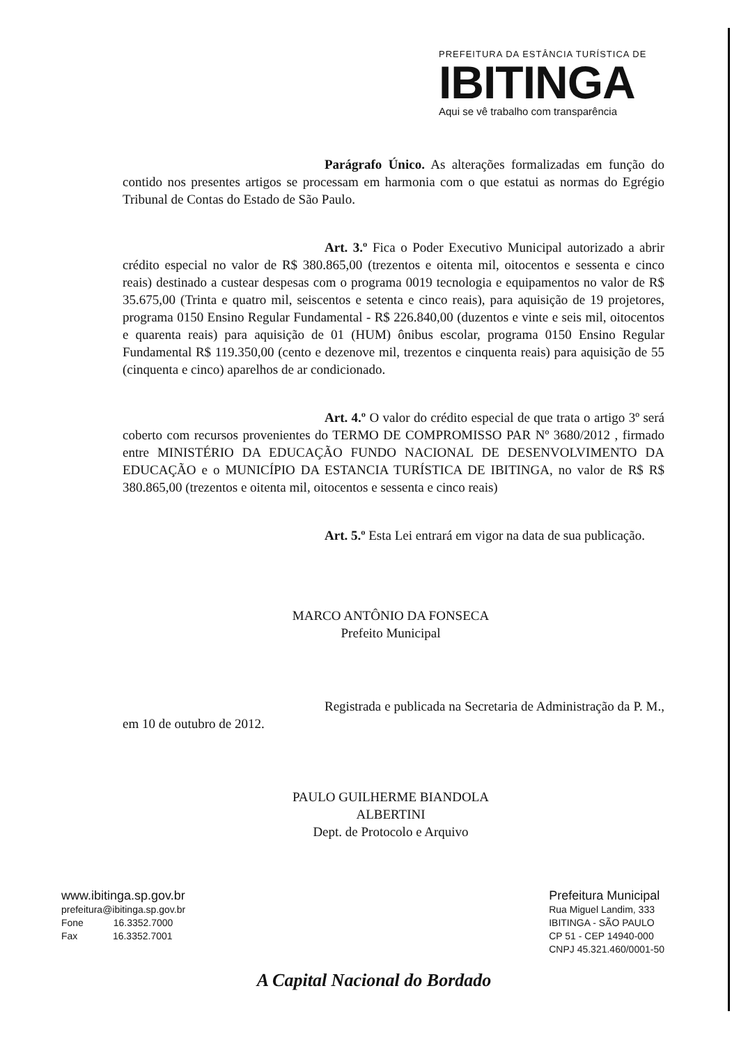PREFEITURA DA ESTÂNCIA TURÍSTICA DE
IBITINGA
Aqui se vê trabalho com transparência
Parágrafo Único. As alterações formalizadas em função do contido nos presentes artigos se processam em harmonia com o que estatui as normas do Egrégio Tribunal de Contas do Estado de São Paulo.
Art. 3.º Fica o Poder Executivo Municipal autorizado a abrir crédito especial no valor de R$ 380.865,00 (trezentos e oitenta mil, oitocentos e sessenta e cinco reais) destinado a custear despesas com o programa 0019 tecnologia e equipamentos no valor de R$ 35.675,00 (Trinta e quatro mil, seiscentos e setenta e cinco reais), para aquisição de 19 projetores, programa 0150 Ensino Regular Fundamental - R$ 226.840,00 (duzentos e vinte e seis mil, oitocentos e quarenta reais) para aquisição de 01 (HUM) ônibus escolar, programa 0150 Ensino Regular Fundamental R$ 119.350,00 (cento e dezenove mil, trezentos e cinquenta reais) para aquisição de 55 (cinquenta e cinco) aparelhos de ar condicionado.
Art. 4.º O valor do crédito especial de que trata o artigo 3º será coberto com recursos provenientes do TERMO DE COMPROMISSO PAR Nº 3680/2012 , firmado entre MINISTÉRIO DA EDUCAÇÃO FUNDO NACIONAL DE DESENVOLVIMENTO DA EDUCAÇÃO e o MUNICÍPIO DA ESTANCIA TURÍSTICA DE IBITINGA, no valor de R$ R$ 380.865,00 (trezentos e oitenta mil, oitocentos e sessenta e cinco reais)
Art. 5.º Esta Lei entrará em vigor na data de sua publicação.
MARCO ANTÔNIO DA FONSECA
Prefeito Municipal
Registrada e publicada na Secretaria de Administração da P. M., em 10 de outubro de 2012.
PAULO GUILHERME BIANDOLA ALBERTINI
Dept. de Protocolo e Arquivo
www.ibitinga.sp.gov.br
prefeitura@ibitinga.sp.gov.br
Fone 16.3352.7000
Fax 16.3352.7001
Prefeitura Municipal
Rua Miguel Landim, 333
IBITINGA - SÃO PAULO
CP 51 - CEP 14940-000
CNPJ 45.321.460/0001-50
A Capital Nacional do Bordado